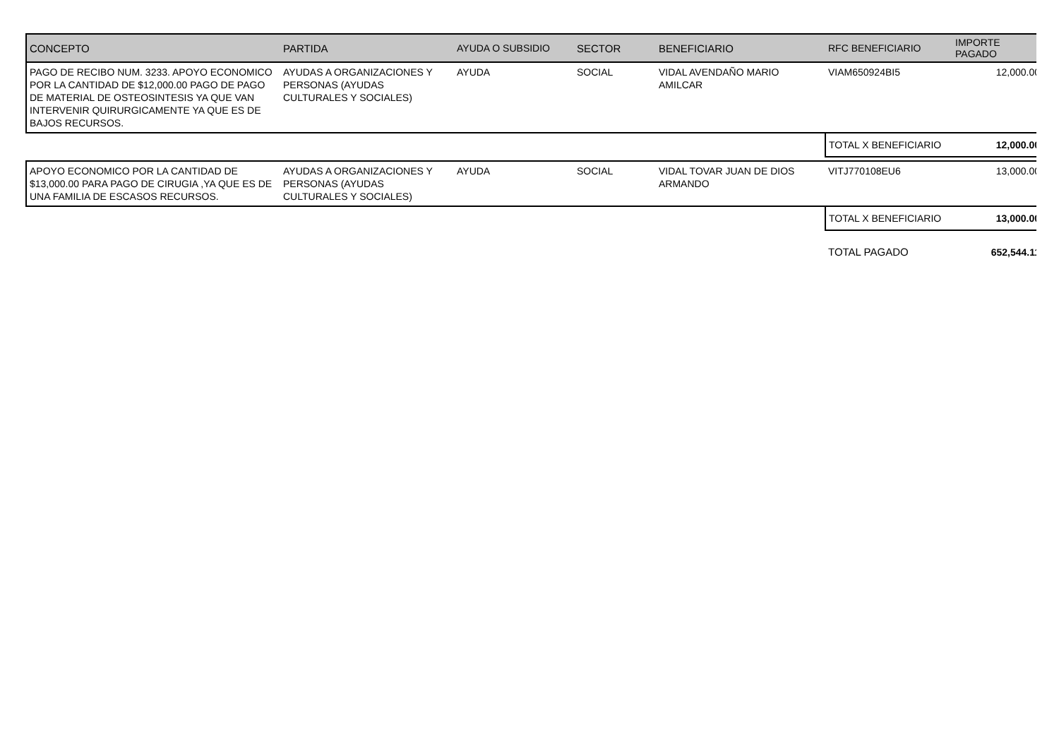| CONCEPTO | PARTIDA | AYUDA O SUBSIDIO | SECTOR | BENEFICIARIO | RFC BENEFICIARIO | IMPORTE PAGADO |
| --- | --- | --- | --- | --- | --- | --- |
| PAGO DE RECIBO NUM. 3233. APOYO ECONOMICO POR LA CANTIDAD DE $12,000.00 PAGO DE PAGO DE MATERIAL DE OSTEOSINTESIS YA QUE VAN INTERVENIR QUIRURGICAMENTE YA QUE ES DE BAJOS RECURSOS. | AYUDAS A ORGANIZACIONES Y PERSONAS (AYUDAS CULTURALES Y SOCIALES) | AYUDA | SOCIAL | VIDAL AVENDAÑO MARIO AMILCAR | VIAM650924BI5 | 12,000.00 |
| | | | | | TOTAL X BENEFICIARIO | 12,000.00 |
| APOYO ECONOMICO POR LA CANTIDAD DE $13,000.00 PARA PAGO DE CIRUGIA ,YA QUE ES DE UNA FAMILIA DE ESCASOS RECURSOS. | AYUDAS A ORGANIZACIONES Y PERSONAS (AYUDAS CULTURALES Y SOCIALES) | AYUDA | SOCIAL | VIDAL TOVAR JUAN DE DIOS ARMANDO | VITJ770108EU6 | 13,000.00 |
| | | | | | TOTAL X BENEFICIARIO | 13,000.00 |
| | | | | | TOTAL PAGADO | 652,544.11 |